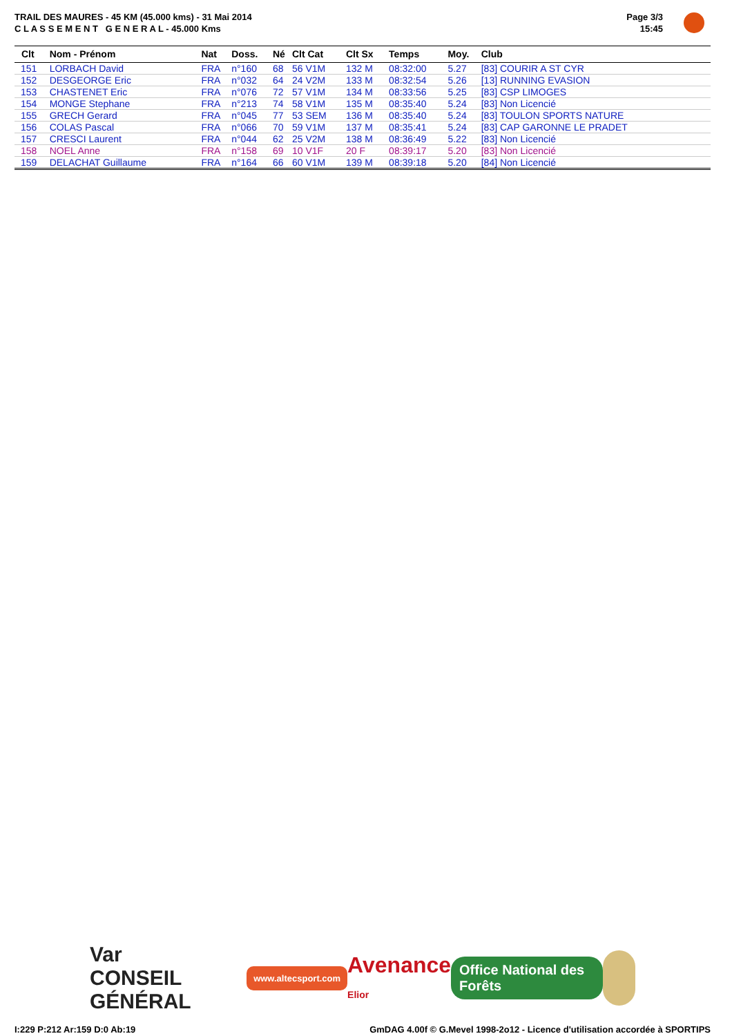TRAIL DES MAURES - 45 KM (45.000 kms) - 31 Mai 2014
C L A S S E M E N T G E N E R A L - 45.000 Kms
Page 3/3
15:45
| Clt | Nom - Prénom | Nat | Doss. | Né | Clt Cat | Clt Sx | Temps | Moy. | Club |
| --- | --- | --- | --- | --- | --- | --- | --- | --- | --- |
| 151 | LORBACH David | FRA | n°160 | 68 | 56 V1M | 132 M | 08:32:00 | 5.27 | [83] COURIR A ST CYR |
| 152 | DESGEORGE Eric | FRA | n°032 | 64 | 24 V2M | 133 M | 08:32:54 | 5.26 | [13] RUNNING EVASION |
| 153 | CHASTENET Eric | FRA | n°076 | 72 | 57 V1M | 134 M | 08:33:56 | 5.25 | [83] CSP LIMOGES |
| 154 | MONGE Stephane | FRA | n°213 | 74 | 58 V1M | 135 M | 08:35:40 | 5.24 | [83] Non Licencié |
| 155 | GRECH Gerard | FRA | n°045 | 77 | 53 SEM | 136 M | 08:35:40 | 5.24 | [83] TOULON SPORTS NATURE |
| 156 | COLAS Pascal | FRA | n°066 | 70 | 59 V1M | 137 M | 08:35:41 | 5.24 | [83] CAP GARONNE LE PRADET |
| 157 | CRESCI Laurent | FRA | n°044 | 62 | 25 V2M | 138 M | 08:36:49 | 5.22 | [83] Non Licencié |
| 158 | NOEL Anne | FRA | n°158 | 69 | 10 V1F | 20 F | 08:39:17 | 5.20 | [83] Non Licencié |
| 159 | DELACHAT Guillaume | FRA | n°164 | 66 | 60 V1M | 139 M | 08:39:18 | 5.20 | [84] Non Licencié |
Var
CONSEIL GÉNÉRAL
www.altecsport.com
Avenance
Elior
Office National des Forêts
I:229 P:212 Ar:159 D:0 Ab:19
GmDAG 4.00f © G.Mevel 1998-2o12 - Licence d'utilisation accordée à SPORTIPS